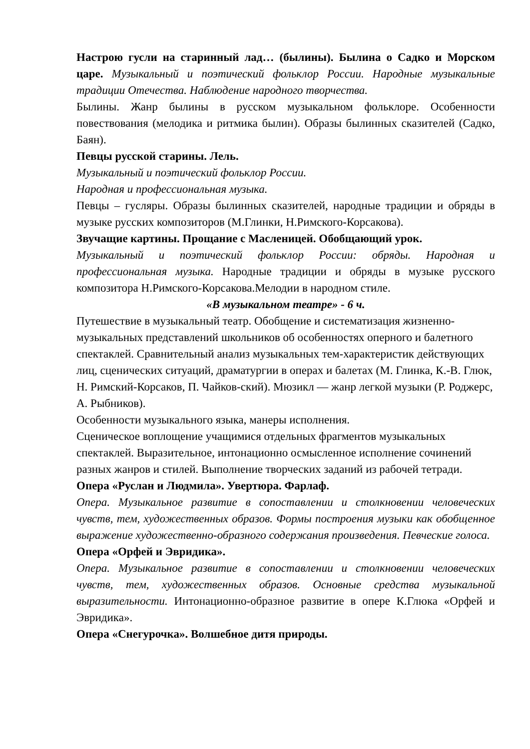Настрою гусли на старинный лад… (былины). Былина о Садко и Морском царе. Музыкальный и поэтический фольклор России. Народные музыкальные традиции Отечества. Наблюдение народного творчества.
Былины. Жанр былины в русском музыкальном фольклоре. Особенности повествования (мелодика и ритмика былин). Образы былинных сказителей (Садко, Баян).
Певцы русской старины. Лель.
Музыкальный и поэтический фольклор России.
Народная и профессиональная музыка.
Певцы – гусляры. Образы былинных сказителей, народные традиции и обряды в музыке русских композиторов (М.Глинки, Н.Римского-Корсакова).
Звучащие картины. Прощание с Масленицей. Обобщающий урок.
Музыкальный и поэтический фольклор России: обряды. Народная и профессиональная музыка. Народные традиции и обряды в музыке русского композитора Н.Римского-Корсакова.Мелодии в народном стиле.
«В музыкальном театре» - 6 ч.
Путешествие в музыкальный театр. Обобщение и систематизация жизненно-музыкальных представлений школьников об особенностях оперного и балетного спектаклей. Сравнительный анализ музыкальных тем-характеристик действующих лиц, сценических ситуаций, драматургии в операх и балетах (М. Глинка, К.-В. Глюк, Н. Римский-Корсаков, П. Чайков-ский). Мюзикл — жанр легкой музыки (Р. Роджерс, А. Рыбников).
Особенности музыкального языка, манеры исполнения.
Сценическое воплощение учащимися отдельных фрагментов музыкальных спектаклей. Выразительное, интонационно осмысленное исполнение сочинений разных жанров и стилей. Выполнение творческих заданий из рабочей тетради.
Опера «Руслан и Людмила». Увертюра. Фарлаф.
Опера. Музыкальное развитие в сопоставлении и столкновении человеческих чувств, тем, художественных образов. Формы построения музыки как обобщенное выражение художественно-образного содержания произведения. Певческие голоса.
Опера «Орфей и Эвридика».
Опера. Музыкальное развитие в сопоставлении и столкновении человеческих чувств, тем, художественных образов. Основные средства музыкальной выразительности. Интонационно-образное развитие в опере К.Глюка «Орфей и Эвридика».
Опера «Снегурочка». Волшебное дитя природы.